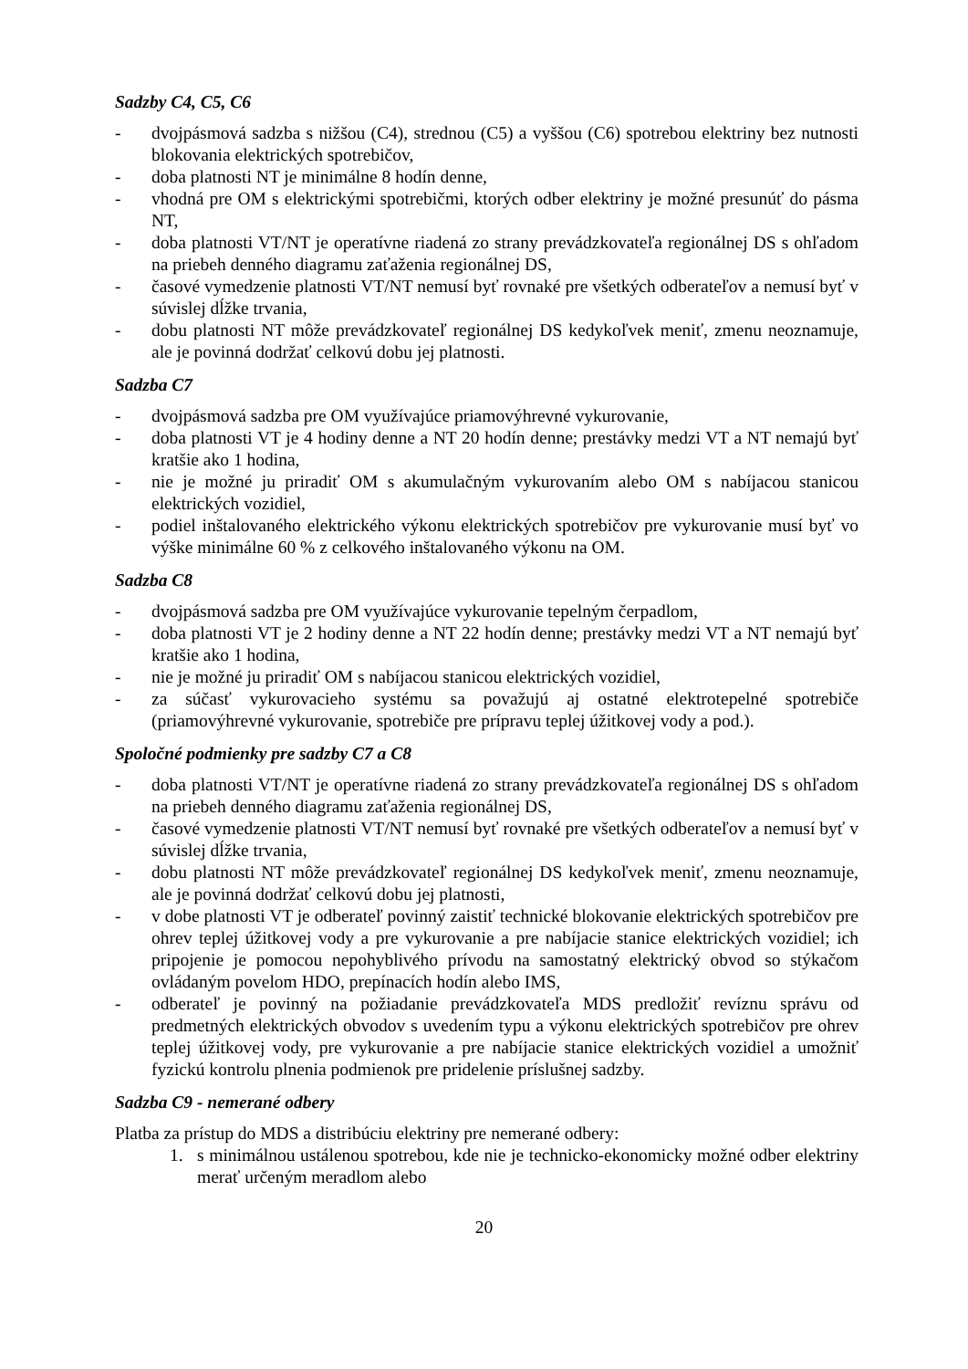Sadzby C4, C5, C6
- dvojpásmová sadzba s nižšou (C4), strednou (C5) a vyššou (C6) spotrebou elektriny bez nutnosti blokovania elektrických spotrebičov,
- doba platnosti NT je minimálne 8 hodín denne,
- vhodná pre OM s elektrickými spotrebičmi, ktorých odber elektriny je možné presunúť do pásma NT,
- doba platnosti VT/NT je operatívne riadená zo strany prevádzkovateľa regionálnej DS s ohľadom na priebeh denného diagramu zaťaženia regionálnej DS,
- časové vymedzenie platnosti VT/NT nemusí byť rovnaké pre všetkých odberateľov a nemusí byť v súvislej dĺžke trvania,
- dobu platnosti NT môže prevádzkovateľ regionálnej DS kedykoľvek meniť, zmenu neoznamuje, ale je povinná dodržať celkovú dobu jej platnosti.
Sadzba C7
- dvojpásmová sadzba pre OM využívajúce priamovýhrevné vykurovanie,
- doba platnosti VT je 4 hodiny denne a NT 20 hodín denne; prestávky medzi VT a NT nemajú byť kratšie ako 1 hodina,
- nie je možné ju priradiť OM s akumulačným vykurovaním alebo OM s nabíjacou stanicou elektrických vozidiel,
- podiel inštalovaného elektrického výkonu elektrických spotrebičov pre vykurovanie musí byť vo výške minimálne 60 % z celkového inštalovaného výkonu na OM.
Sadzba C8
- dvojpásmová sadzba pre OM využívajúce vykurovanie tepelným čerpadlom,
- doba platnosti VT je 2 hodiny denne a NT 22 hodín denne; prestávky medzi VT a NT nemajú byť kratšie ako 1 hodina,
- nie je možné ju priradiť OM s nabíjacou stanicou elektrických vozidiel,
- za súčasť vykurovacieho systému sa považujú aj ostatné elektrotepelné spotrebiče (priamovýhrevné vykurovanie, spotrebiče pre prípravu teplej úžitkovej vody a pod.).
Spoločné podmienky pre sadzby C7 a C8
- doba platnosti VT/NT je operatívne riadená zo strany prevádzkovateľa regionálnej DS s ohľadom na priebeh denného diagramu zaťaženia regionálnej DS,
- časové vymedzenie platnosti VT/NT nemusí byť rovnaké pre všetkých odberateľov a nemusí byť v súvislej dĺžke trvania,
- dobu platnosti NT môže prevádzkovateľ regionálnej DS kedykoľvek meniť, zmenu neoznamuje, ale je povinná dodržať celkovú dobu jej platnosti,
- v dobe platnosti VT je odberateľ povinný zaistiť technické blokovanie elektrických spotrebičov pre ohrev teplej úžitkovej vody a pre vykurovanie a pre nabíjacie stanice elektrických vozidiel; ich pripojenie je pomocou nepohyblivého prívodu na samostatný elektrický obvod so stýkačom ovládaným povelom HDO, prepínacích hodín alebo IMS,
- odberateľ je povinný na požiadanie prevádzkovateľa MDS predložiť revíznu správu od predmetných elektrických obvodov s uvedením typu a výkonu elektrických spotrebičov pre ohrev teplej úžitkovej vody, pre vykurovanie a pre nabíjacie stanice elektrických vozidiel a umožniť fyzickú kontrolu plnenia podmienok pre pridelenie príslušnej sadzby.
Sadzba C9 - nemerané odbery
Platba za prístup do MDS a distribúciu elektriny pre nemerané odbery:
1. s minimálnou ustálenou spotrebou, kde nie je technicko-ekonomicky možné odber elektriny merať určeným meradlom alebo
20